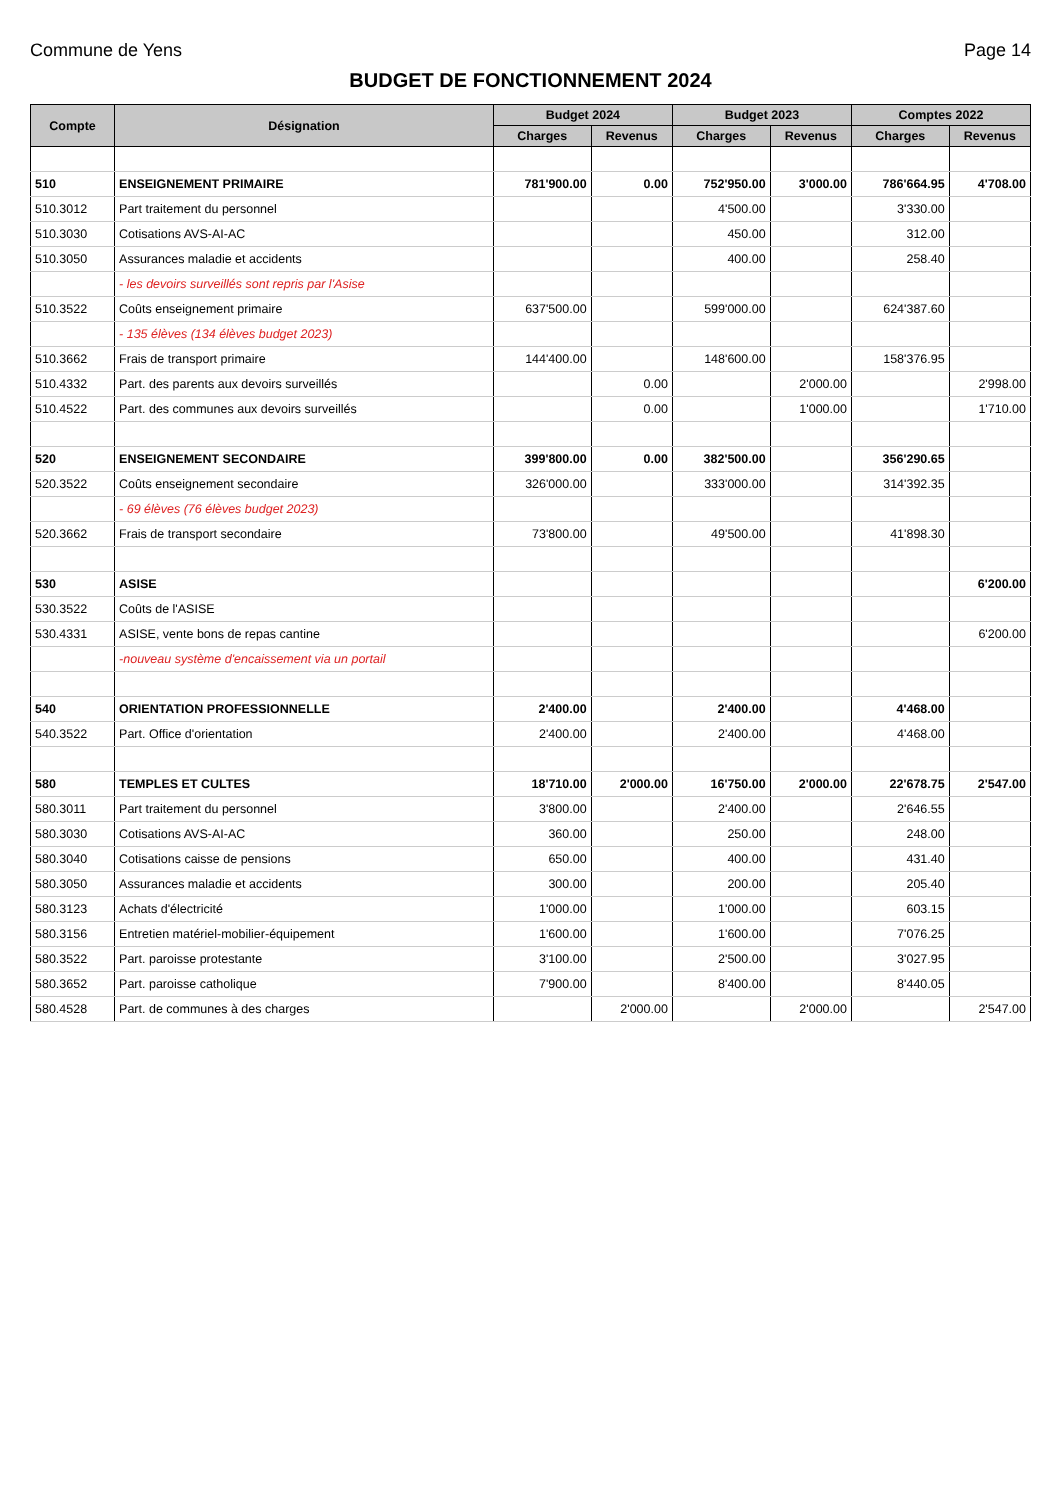Commune de Yens Page 14
BUDGET DE FONCTIONNEMENT 2024
| Compte | Désignation | Budget 2024 | | Budget 2023 | | Comptes 2022 | |
| --- | --- | --- | --- | --- | --- | --- | --- |
| | | Charges | Revenus | Charges | Revenus | Charges | Revenus |
| 510 | ENSEIGNEMENT PRIMAIRE | 781'900.00 | 0.00 | 752'950.00 | 3'000.00 | 786'664.95 | 4'708.00 |
| 510.3012 | Part traitement du personnel | | | 4'500.00 | | 3'330.00 | |
| 510.3030 | Cotisations AVS-AI-AC | | | 450.00 | | 312.00 | |
| 510.3050 | Assurances maladie et accidents | | | 400.00 | | 258.40 | |
| | - les devoirs surveillés sont repris par l'Asise | | | | | | |
| 510.3522 | Coûts enseignement primaire | 637'500.00 | | 599'000.00 | | 624'387.60 | |
| | - 135 élèves (134 élèves budget 2023) | | | | | | |
| 510.3662 | Frais de transport primaire | 144'400.00 | | 148'600.00 | | 158'376.95 | |
| 510.4332 | Part. des parents aux devoirs surveillés | | 0.00 | | 2'000.00 | | 2'998.00 |
| 510.4522 | Part. des communes aux devoirs surveillés | | 0.00 | | 1'000.00 | | 1'710.00 |
| 520 | ENSEIGNEMENT SECONDAIRE | 399'800.00 | 0.00 | 382'500.00 | | 356'290.65 | |
| 520.3522 | Coûts enseignement secondaire | 326'000.00 | | 333'000.00 | | 314'392.35 | |
| | - 69 élèves (76 élèves budget 2023) | | | | | | |
| 520.3662 | Frais de transport secondaire | 73'800.00 | | 49'500.00 | | 41'898.30 | |
| 530 | ASISE | | | | | | 6'200.00 |
| 530.3522 | Coûts de l'ASISE | | | | | | |
| 530.4331 | ASISE, vente bons de repas cantine | | | | | | 6'200.00 |
| | -nouveau système d'encaissement via un portail | | | | | | |
| 540 | ORIENTATION PROFESSIONNELLE | 2'400.00 | | 2'400.00 | | 4'468.00 | |
| 540.3522 | Part. Office d'orientation | 2'400.00 | | 2'400.00 | | 4'468.00 | |
| 580 | TEMPLES ET CULTES | 18'710.00 | 2'000.00 | 16'750.00 | 2'000.00 | 22'678.75 | 2'547.00 |
| 580.3011 | Part traitement du personnel | 3'800.00 | | 2'400.00 | | 2'646.55 | |
| 580.3030 | Cotisations AVS-AI-AC | 360.00 | | 250.00 | | 248.00 | |
| 580.3040 | Cotisations caisse de pensions | 650.00 | | 400.00 | | 431.40 | |
| 580.3050 | Assurances maladie et accidents | 300.00 | | 200.00 | | 205.40 | |
| 580.3123 | Achats d'électricité | 1'000.00 | | 1'000.00 | | 603.15 | |
| 580.3156 | Entretien matériel-mobilier-équipement | 1'600.00 | | 1'600.00 | | 7'076.25 | |
| 580.3522 | Part. paroisse protestante | 3'100.00 | | 2'500.00 | | 3'027.95 | |
| 580.3652 | Part. paroisse catholique | 7'900.00 | | 8'400.00 | | 8'440.05 | |
| 580.4528 | Part. de communes à des charges | | 2'000.00 | | 2'000.00 | | 2'547.00 |